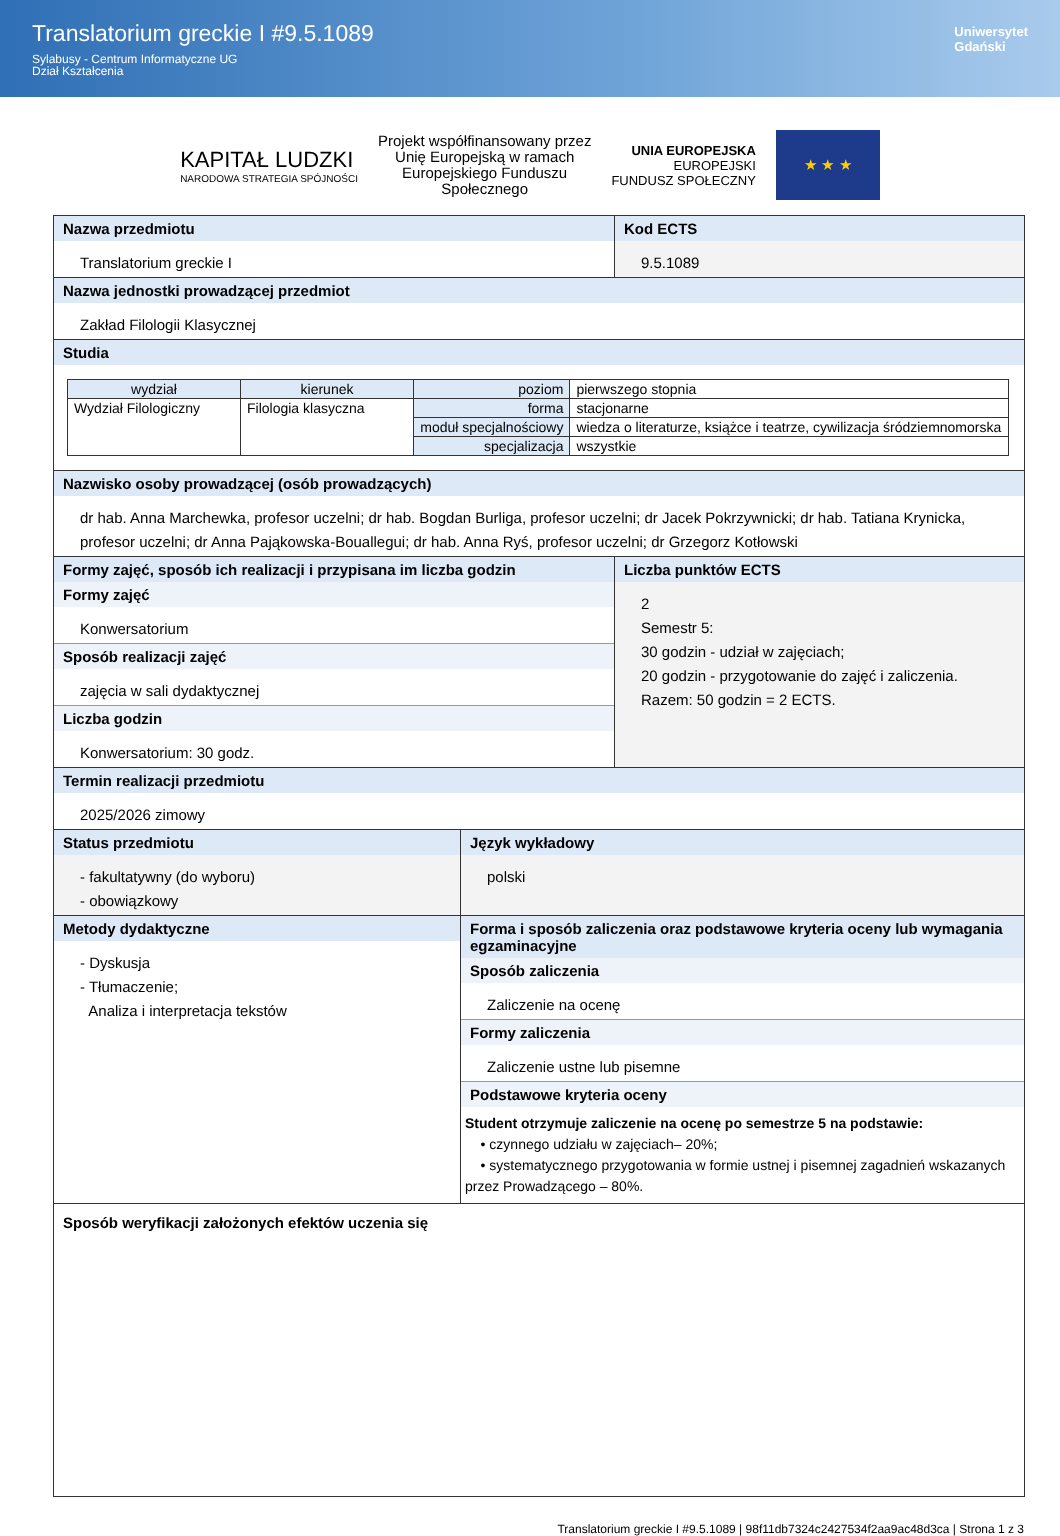Translatorium greckie I #9.5.1089
Sylabusy - Centrum Informatyczne UG
Dział Kształcenia
Uniwersytet
Gdański
KAPITAŁ LUDZKI
NARODOWA STRATEGIA SPÓJNOŚCI
Projekt współfinansowany przez
Unię Europejską w ramach
Europejskiego Funduszu
Społecznego
UNIA EUROPEJSKA
EUROPEJSKI
FUNDUSZ SPOŁECZNY
★ ★ ★
Nazwa przedmiotu
Translatorium greckie I
Kod ECTS
9.5.1089
Nazwa jednostki prowadzącej przedmiot
Zakład Filologii Klasycznej
Studia
| wydział | kierunek | poziom | pierwszego stopnia |
| Wydział Filologiczny | Filologia klasyczna | forma | stacjonarne |
| | | moduł specjalnościowy | wiedza o literaturze, książce i teatrze, cywilizacja śródziemnomorska |
| | | specjalizacja | wszystkie |
Nazwisko osoby prowadzącej (osób prowadzących)
dr hab. Anna Marchewka, profesor uczelni; dr hab. Bogdan Burliga, profesor uczelni; dr Jacek Pokrzywnicki; dr hab. Tatiana Krynicka, profesor uczelni; dr Anna Pająkowska-Bouallegui; dr hab. Anna Ryś, profesor uczelni; dr Grzegorz Kotłowski
Formy zajęć, sposób ich realizacji i przypisana im liczba godzin
Formy zajęć
Konwersatorium
Sposób realizacji zajęć
zajęcia w sali dydaktycznej
Liczba godzin
Konwersatorium: 30 godz.
Liczba punktów ECTS
2
Semestr 5:
30 godzin - udział w zajęciach;
20 godzin - przygotowanie do zajęć i zaliczenia.
Razem: 50 godzin = 2 ECTS.
Termin realizacji przedmiotu
2025/2026 zimowy
Status przedmiotu
- fakultatywny (do wyboru)
- obowiązkowy
Język wykładowy
polski
Metody dydaktyczne
- Dyskusja
- Tłumaczenie;
Analiza i interpretacja tekstów
Forma i sposób zaliczenia oraz podstawowe kryteria oceny lub wymagania egzaminacyjne
Sposób zaliczenia
Zaliczenie na ocenę
Formy zaliczenia
Zaliczenie ustne lub pisemne
Podstawowe kryteria oceny
Student otrzymuje zaliczenie na ocenę po semestrze 5 na podstawie:
• czynnego udziału w zajęciach– 20%;
• systematycznego przygotowania w formie ustnej i pisemnej zagadnień wskazanych przez Prowadzącego – 80%.
Sposób weryfikacji założonych efektów uczenia się
Translatorium greckie I #9.5.1089 | 98f11db7324c2427534f2aa9ac48d3ca | Strona 1 z 3